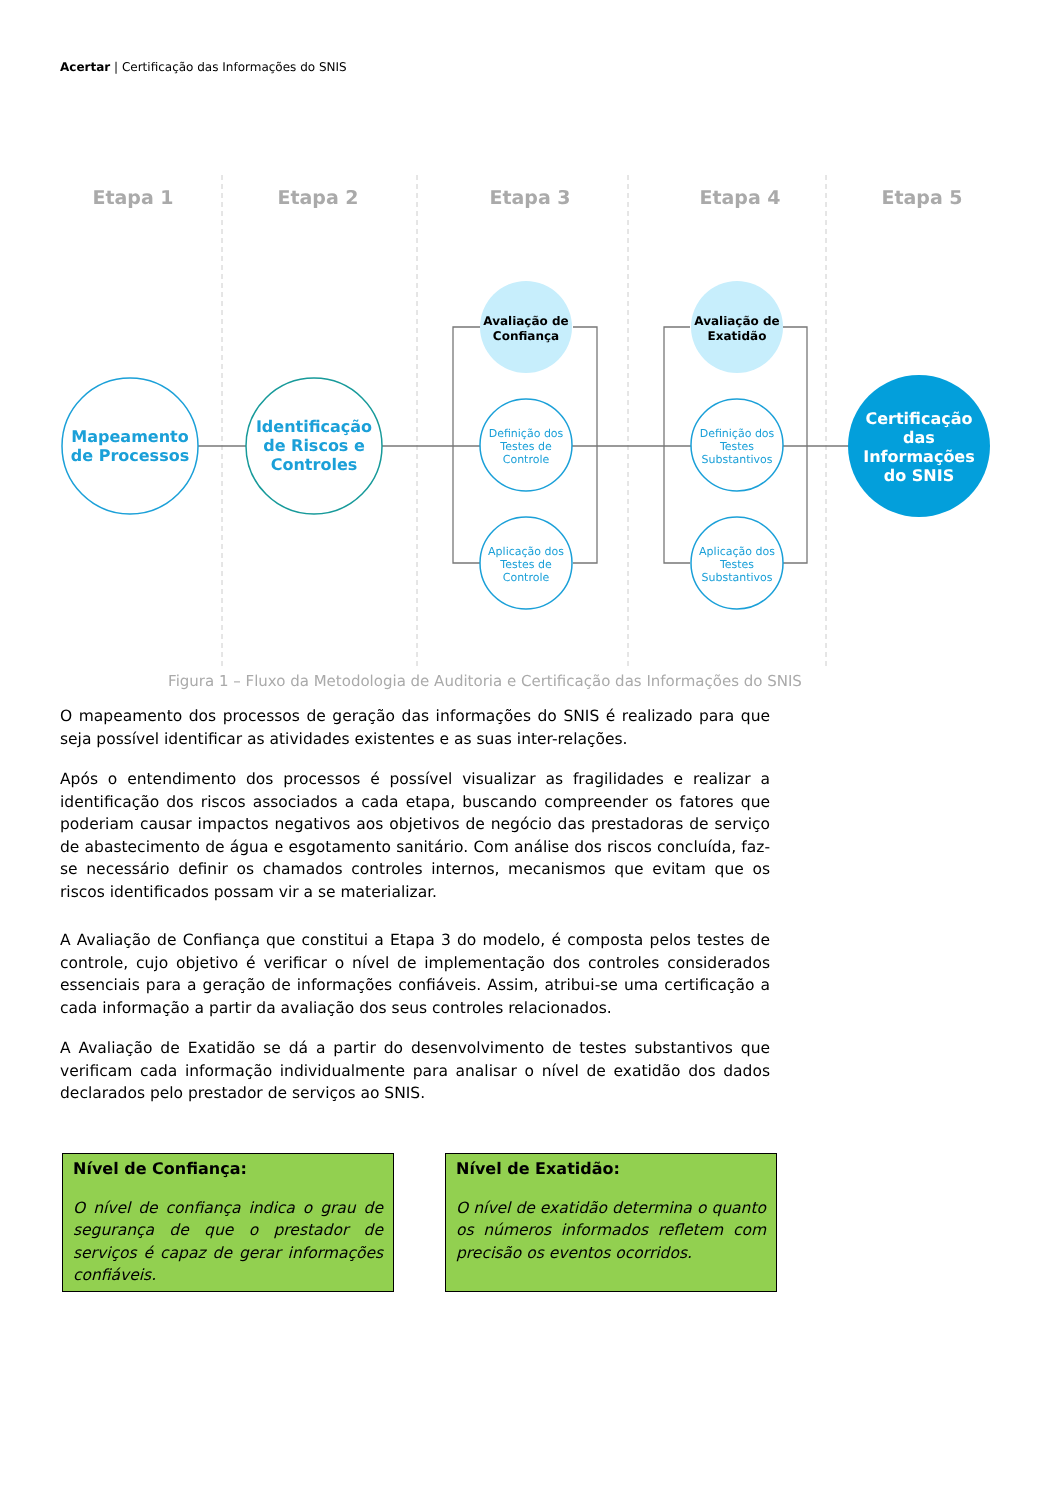Acertar | Certificação das Informações do SNIS
Etapa 1
Etapa 2
Etapa 3
Etapa 4
Etapa 5
Mapeamento
de Processos
Identificação
de Riscos e
Controles
Avaliação de
Confiança
Avaliação de
Exatidão
Definição dos
Testes de
Controle
Aplicação dos
Testes de
Controle
Definição dos
Testes
Substantivos
Aplicação dos
Testes
Substantivos
Certificação
das
Informações
do SNIS
Figura 1 – Fluxo da Metodologia de Auditoria e Certificação das Informações do SNIS
O mapeamento dos processos de geração das informações do SNIS é realizado para que seja possível identificar as atividades existentes e as suas inter-relações.
Após o entendimento dos processos é possível visualizar as fragilidades e realizar a identificação dos riscos associados a cada etapa, buscando compreender os fatores que poderiam causar impactos negativos aos objetivos de negócio das prestadoras de serviço de abastecimento de água e esgotamento sanitário. Com análise dos riscos concluída, faz-se necessário definir os chamados controles internos, mecanismos que evitam que os riscos identificados possam vir a se materializar.
A Avaliação de Confiança que constitui a Etapa 3 do modelo, é composta pelos testes de controle, cujo objetivo é verificar o nível de implementação dos controles considerados essenciais para a geração de informações confiáveis. Assim, atribui-se uma certificação a cada informação a partir da avaliação dos seus controles relacionados.
A Avaliação de Exatidão se dá a partir do desenvolvimento de testes substantivos que verificam cada informação individualmente para analisar o nível de exatidão dos dados declarados pelo prestador de serviços ao SNIS.
Nível de Confiança:
O nível de confiança indica o grau de segurança de que o prestador de serviços é capaz de gerar informações confiáveis.
Nível de Exatidão:
O nível de exatidão determina o quanto os números informados refletem com precisão os eventos ocorridos.